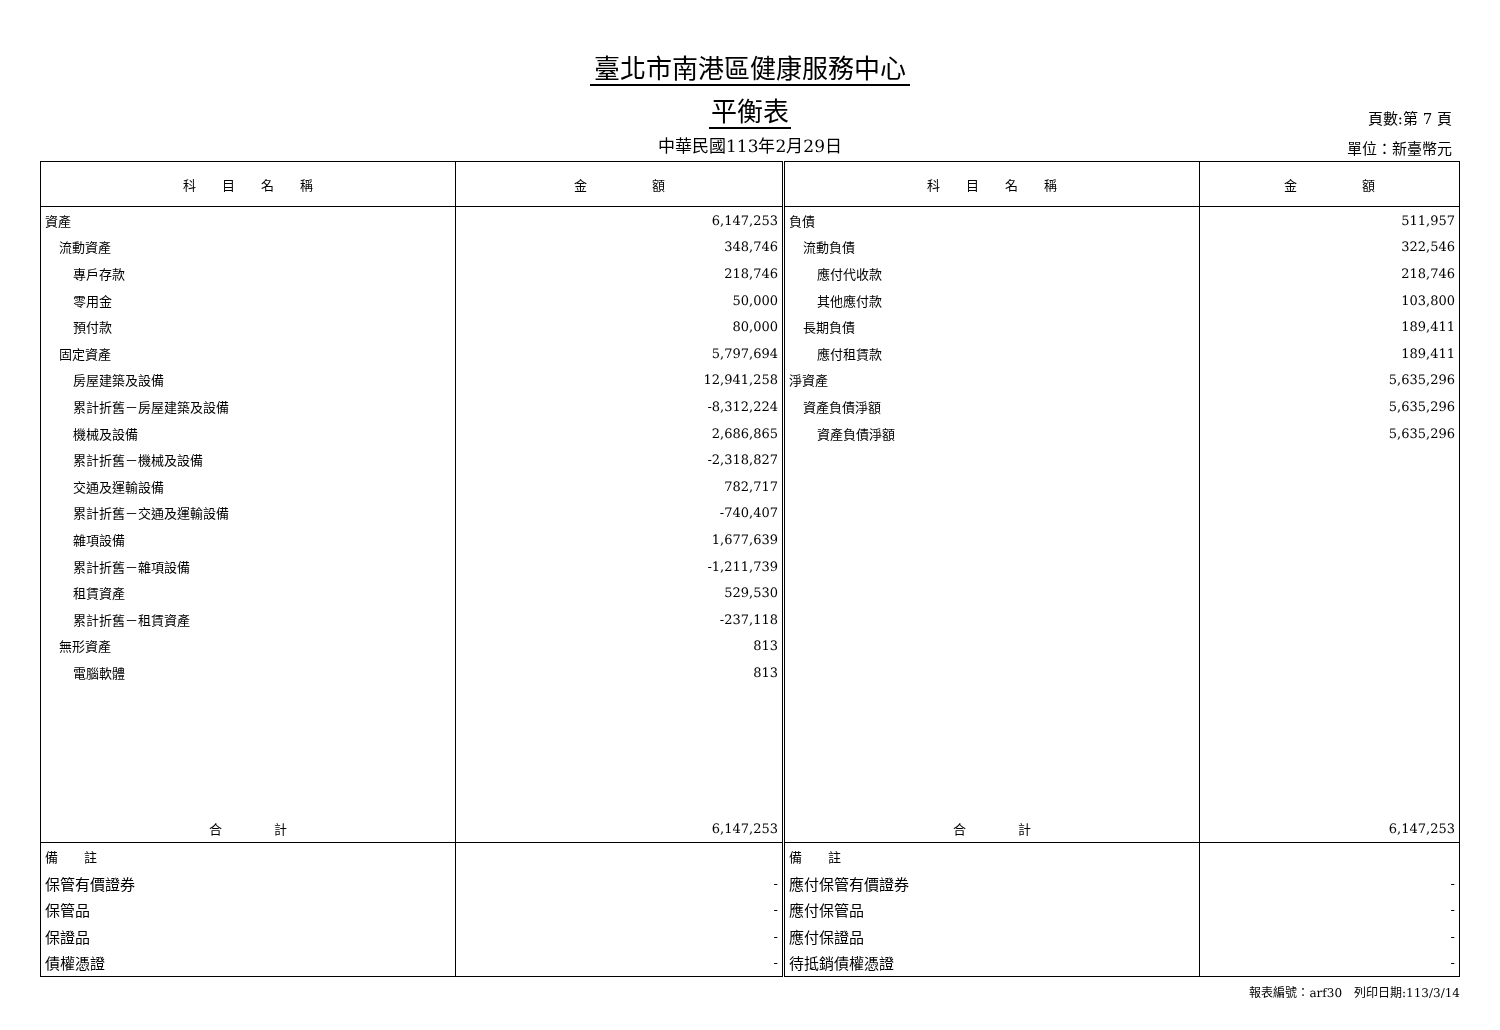臺北市南港區健康服務中心
平衡表
中華民國113年2月29日
頁數:第 7 頁
單位：新臺幣元
| 科 目 名 稱 | 金 額 | 科 目 名 稱 | 金 額 |
| --- | --- | --- | --- |
| 資產 | 6,147,253 | 負債 | 511,957 |
| 流動資產 | 348,746 | 流動負債 | 322,546 |
| 專戶存款 | 218,746 | 應付代收款 | 218,746 |
| 零用金 | 50,000 | 其他應付款 | 103,800 |
| 預付款 | 80,000 | 長期負債 | 189,411 |
| 固定資產 | 5,797,694 | 應付租賃款 | 189,411 |
| 房屋建築及設備 | 12,941,258 | 淨資產 | 5,635,296 |
| 累計折舊－房屋建築及設備 | -8,312,224 | 資產負債淨額 | 5,635,296 |
| 機械及設備 | 2,686,865 | 資產負債淨額 | 5,635,296 |
| 累計折舊－機械及設備 | -2,318,827 | | |
| 交通及運輸設備 | 782,717 | | |
| 累計折舊－交通及運輸設備 | -740,407 | | |
| 雜項設備 | 1,677,639 | | |
| 累計折舊－雜項設備 | -1,211,739 | | |
| 租賃資產 | 529,530 | | |
| 累計折舊－租賃資產 | -237,118 | | |
| 無形資產 | 813 | | |
| 電腦軟體 | 813 | | |
| 合 計 | 6,147,253 | 合 計 | 6,147,253 |
| 備 註 | | 備 註 | |
| 保管有價證券 | - | 應付保管有價證券 | - |
| 保管品 | - | 應付保管品 | - |
| 保證品 | - | 應付保證品 | - |
| 債權憑證 | - | 待抵銷債權憑證 | - |
報表編號：arf30　列印日期:113/3/14